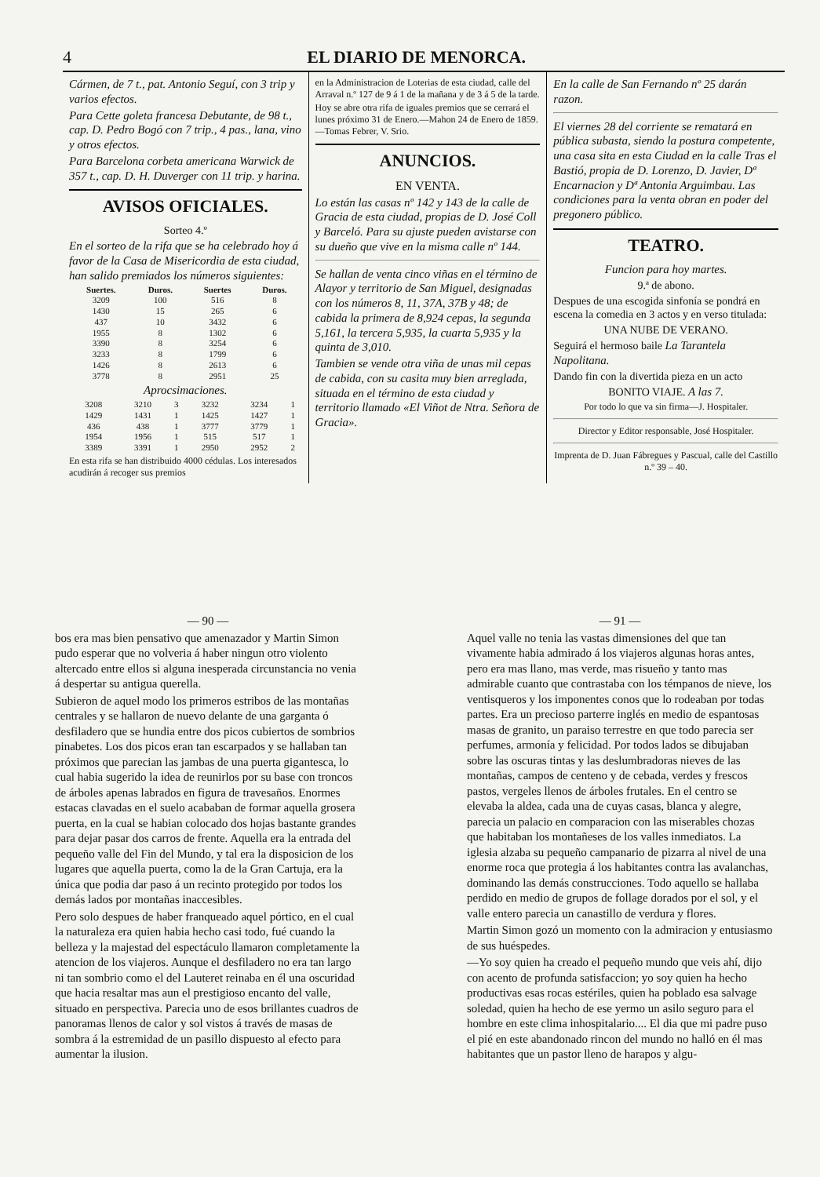4 EL DIARIO DE MENORCA.
Cármen, de 7 t., pat. Antonio Seguí, con 3 trip y varios efectos.
Para Cette goleta francesa Debutante, de 98 t., cap. D. Pedro Bogó con 7 trip., 4 pas., lana, vino y otros efectos.
Para Barcelona corbeta americana Warwick de 357 t., cap. D. H. Duverger con 11 trip. y harina.
AVISOS OFICIALES.
Sorteo 4.º
En el sorteo de la rifa que se ha celebrado hoy á favor de la Casa de Misericordia de esta ciudad, han salido premiados los números siguientes:
| Suertes. | Duros. | Suertes | Duros. |
| --- | --- | --- | --- |
| 3209 | 100 | 516 | 8 |
| 1430 | 15 | 265 | 6 |
| 437 | 10 | 3432 | 6 |
| 1955 | 8 | 1302 | 6 |
| 3390 | 8 | 3254 | 6 |
| 3233 | 8 | 1799 | 6 |
| 1426 | 8 | 2613 | 6 |
| 3778 | 8 | 2951 | 25 |
Aprocsimaciones.
| 3208 | 3210 | 3 | 3232 | 3234 | 1 |
| 1429 | 1431 | 1 | 1425 | 1427 | 1 |
| 436 | 438 | 1 | 3777 | 3779 | 1 |
| 1954 | 1956 | 1 | 515 | 517 | 1 |
| 3389 | 3391 | 1 | 2950 | 2952 | 2 |
En esta rifa se han distribuido 4000 cédulas. Los interesados acudirán á recoger sus premios
en la Administracion de Loterias de esta ciudad, calle del Arraval n.º 127 de 9 á 1 de la mañana y de 3 á 5 de la tarde.
Hoy se abre otra rifa de iguales premios que se cerrará el lunes próximo 31 de Enero.—Mahon 24 de Enero de 1859.—Tomas Febrer, V. Srio.
ANUNCIOS.
EN VENTA.
Lo están las casas nº 142 y 143 de la calle de Gracia de esta ciudad, propias de D. José Coll y Barceló. Para su ajuste pueden avistarse con su dueño que vive en la misma calle nº 144.
Se hallan de venta cinco viñas en el término de Alayor y territorio de San Miguel, designadas con los números 8, 11, 37A, 37B y 48; de cabida la primera de 8,924 cepas, la segunda 5,161, la tercera 5,935, la cuarta 5,935 y la quinta de 3,010.
Tambien se vende otra viña de unas mil cepas de cabida, con su casita muy bien arreglada, situada en el término de esta ciudad y territorio llamado «El Viñot de Ntra. Señora de Gracia».
En la calle de San Fernando nº 25 darán razon.
El viernes 28 del corriente se rematará en pública subasta, siendo la postura competente, una casa sita en esta Ciudad en la calle Tras el Bastió, propia de D. Lorenzo, D. Javier, Dª Encarnacion y Dª Antonia Arguimbau. Las condiciones para la venta obran en poder del pregonero público.
TEATRO.
Funcion para hoy martes.
9.ª de abono.
Despues de una escogida sinfonía se pondrá en escena la comedia en 3 actos y en verso titulada:
UNA NUBE DE VERANO.
Seguirá el hermoso baile La Tarantela Napolitana.
Dando fin con la divertida pieza en un acto
BONITO VIAJE. A las 7.
Por todo lo que va sin firma—J. Hospitaler.
Director y Editor responsable, José Hospitaler.
Imprenta de D. Juan Fábregues y Pascual, calle del Castillo n.º 39 – 40.
— 90 —
bos era mas bien pensativo que amenazador y Martin Simon pudo esperar que no volveria á haber ningun otro violento altercado entre ellos si alguna inesperada circunstancia no venia á despertar su antigua querella.
Subieron de aquel modo los primeros estribos de las montañas centrales y se hallaron de nuevo delante de una garganta ó desfiladero que se hundia entre dos picos cubiertos de sombrios pinabetes. Los dos picos eran tan escarpados y se hallaban tan próximos que parecian las jambas de una puerta gigantesca, lo cual habia sugerido la idea de reunirlos por su base con troncos de árboles apenas labrados en figura de travesaños. Enormes estacas clavadas en el suelo acababan de formar aquella grosera puerta, en la cual se habian colocado dos hojas bastante grandes para dejar pasar dos carros de frente. Aquella era la entrada del pequeño valle del Fin del Mundo, y tal era la disposicion de los lugares que aquella puerta, como la de la Gran Cartuja, era la única que podia dar paso á un recinto protegido por todos los demás lados por montañas inaccesibles.
Pero solo despues de haber franqueado aquel pórtico, en el cual la naturaleza era quien habia hecho casi todo, fué cuando la belleza y la majestad del espectáculo llamaron completamente la atencion de los viajeros. Aunque el desfiladero no era tan largo ni tan sombrio como el del Lauteret reinaba en él una oscuridad que hacia resaltar mas aun el prestigioso encanto del valle, situado en perspectiva. Parecia uno de esos brillantes cuadros de panoramas llenos de calor y sol vistos á través de masas de sombra á la estremidad de un pasillo dispuesto al efecto para aumentar la ilusion.
— 91 —
Aquel valle no tenia las vastas dimensiones del que tan vivamente habia admirado á los viajeros algunas horas antes, pero era mas llano, mas verde, mas risueño y tanto mas admirable cuanto que contrastaba con los témpanos de nieve, los ventisqueros y los imponentes conos que lo rodeaban por todas partes. Era un precioso parterre inglés en medio de espantosas masas de granito, un paraiso terrestre en que todo parecia ser perfumes, armonía y felicidad. Por todos lados se dibujaban sobre las oscuras tintas y las deslumbradoras nieves de las montañas, campos de centeno y de cebada, verdes y frescos pastos, vergeles llenos de árboles frutales. En el centro se elevaba la aldea, cada una de cuyas casas, blanca y alegre, parecia un palacio en comparacion con las miserables chozas que habitaban los montañeses de los valles inmediatos. La iglesia alzaba su pequeño campanario de pizarra al nivel de una enorme roca que protegia á los habitantes contra las avalanchas, dominando las demás construcciones. Todo aquello se hallaba perdido en medio de grupos de follage dorados por el sol, y el valle entero parecia un canastillo de verdura y flores.
Martin Simon gozó un momento con la admiracion y entusiasmo de sus huéspedes.
—Yo soy quien ha creado el pequeño mundo que veis ahí, dijo con acento de profunda satisfaccion; yo soy quien ha hecho productivas esas rocas estériles, quien ha poblado esa salvage soledad, quien ha hecho de ese yermo un asilo seguro para el hombre en este clima inhospitalario.... El dia que mi padre puso el pié en este abandonado rincon del mundo no halló en él mas habitantes que un pastor lleno de harapos y algu-